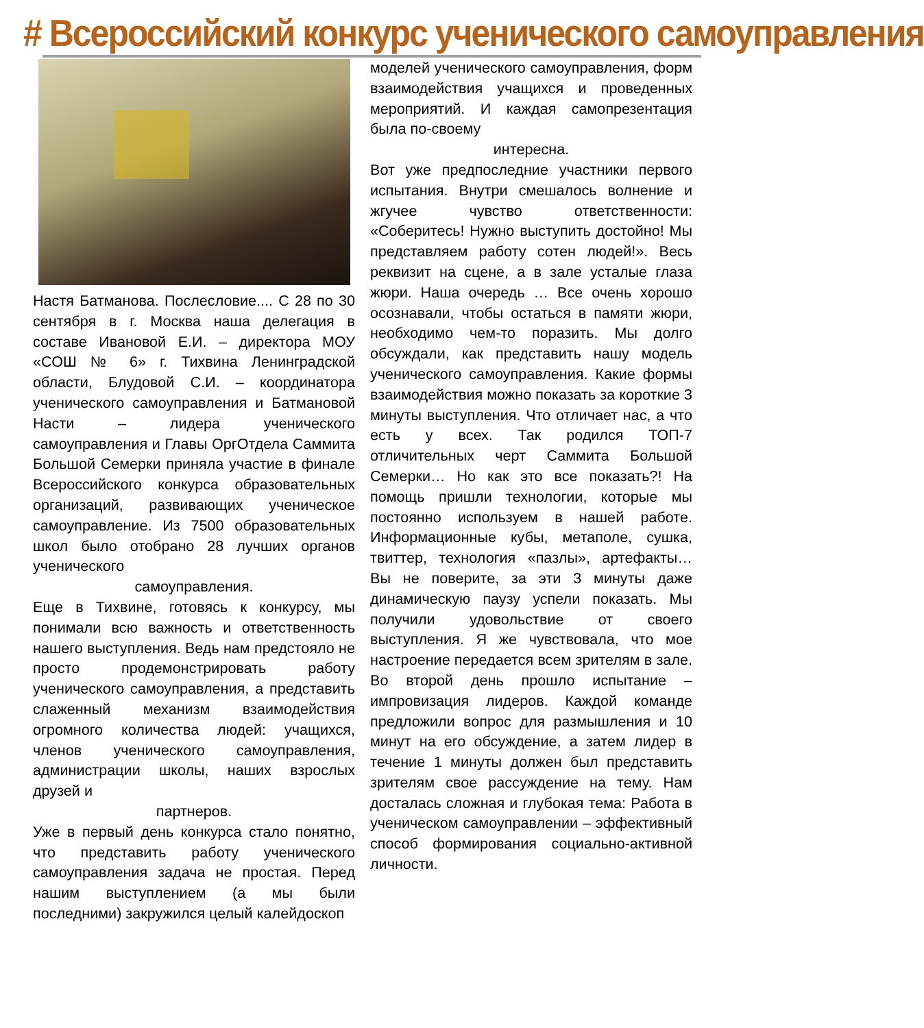# Всероссийский конкурс ученического самоуправления
Настя Батманова. Послесловие.... С 28 по 30 сентября в г. Москва наша делегация в составе Ивановой Е.И. – директора МОУ «СОШ № 6» г. Тихвина Ленинградской области, Блудовой С.И. – координатора ученического самоуправления и Батмановой Насти – лидера ученического самоуправления и Главы ОргОтдела Саммита Большой Семерки приняла участие в финале Всероссийского конкурса образовательных организаций, развивающих ученическое самоуправление. Из 7500 образовательных школ было отобрано 28 лучших органов ученического
самоуправления.
Еще в Тихвине, готовясь к конкурсу, мы понимали всю важность и ответственность нашего выступления. Ведь нам предстояло не просто продемонстрировать работу ученического самоуправления, а представить слаженный механизм взаимодействия огромного количества людей: учащихся, членов ученического самоуправления, администрации школы, наших взрослых друзей и
партнеров.
Уже в первый день конкурса стало понятно, что представить работу ученического самоуправления задача не простая. Перед нашим выступлением (а мы были последними) закружился целый калейдоскоп
моделей ученического самоуправления, форм взаимодействия учащихся и проведенных мероприятий. И каждая самопрезентация была по-своему
интересна.
Вот уже предпоследние участники первого испытания. Внутри смешалось волнение и жгучее чувство ответственности: «Соберитесь! Нужно выступить достойно! Мы представляем работу сотен людей!». Весь реквизит на сцене, а в зале усталые глаза жюри. Наша очередь … Все очень хорошо осознавали, чтобы остаться в памяти жюри, необходимо чем-то поразить. Мы долго обсуждали, как представить нашу модель ученического самоуправления. Какие формы взаимодействия можно показать за короткие 3 минуты выступления. Что отличает нас, а что есть у всех. Так родился ТОП-7 отличительных черт Саммита Большой Семерки… Но как это все показать?! На помощь пришли технологии, которые мы постоянно используем в нашей работе. Информационные кубы, метаполе, сушка, твиттер, технология «пазлы», артефакты… Вы не поверите, за эти 3 минуты даже динамическую паузу успели показать. Мы получили удовольствие от своего выступления. Я же чувствовала, что мое настроение передается всем зрителям в зале. Во второй день прошло испытание – импровизация лидеров. Каждой команде предложили вопрос для размышления и 10 минут на его обсуждение, а затем лидер в течение 1 минуты должен был представить зрителям свое рассуждение на тему. Нам досталась сложная и глубокая тема: Работа в ученическом самоуправлении – эффективный способ формирования социально-активной личности.